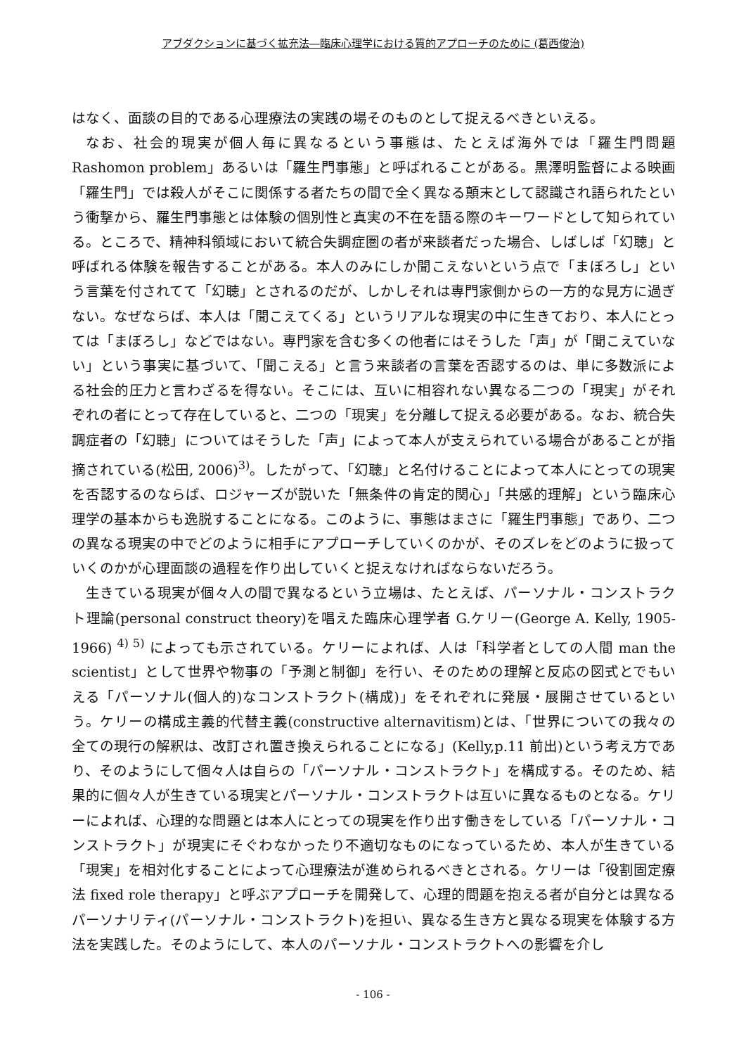アブダクションに基づく拡充法―臨床心理学における質的アプローチのために (葛西俊治)
はなく、面談の目的である心理療法の実践の場そのものとして捉えるべきといえる。
なお、社会的現実が個人毎に異なるという事態は、たとえば海外では「羅生門問題 Rashomon problem」あるいは「羅生門事態」と呼ばれることがある。黒澤明監督による映画「羅生門」では殺人がそこに関係する者たちの間で全く異なる顛末として認識され語られたという衝撃から、羅生門事態とは体験の個別性と真実の不在を語る際のキーワードとして知られている。ところで、精神科領域において統合失調症圏の者が来談者だった場合、しばしば「幻聴」と呼ばれる体験を報告することがある。本人のみにしか聞こえないという点で「まぼろし」という言葉を付されてて「幻聴」とされるのだが、しかしそれは専門家側からの一方的な見方に過ぎない。なぜならば、本人は「聞こえてくる」というリアルな現実の中に生きており、本人にとっては「まぼろし」などではない。専門家を含む多くの他者にはそうした「声」が「聞こえていない」という事実に基づいて、「聞こえる」と言う来談者の言葉を否認するのは、単に多数派による社会的圧力と言わざるを得ない。そこには、互いに相容れない異なる二つの「現実」がそれぞれの者にとって存在していると、二つの「現実」を分離して捉える必要がある。なお、統合失調症者の「幻聴」についてはそうした「声」によって本人が支えられている場合があることが指摘されている(松田, 2006)<sup>3)</sup>。したがって、「幻聴」と名付けることによって本人にとっての現実を否認するのならば、ロジャーズが説いた「無条件の肯定的関心」「共感的理解」という臨床心理学の基本からも逸脱することになる。このように、事態はまさに「羅生門事態」であり、二つの異なる現実の中でどのように相手にアプローチしていくのかが、そのズレをどのように扱っていくのかが心理面談の過程を作り出していくと捉えなければならないだろう。
生きている現実が個々人の間で異なるという立場は、たとえば、パーソナル・コンストラクト理論(personal construct theory)を唱えた臨床心理学者 G.ケリー(George A. Kelly, 1905-1966) <sup>4) 5)</sup> によっても示されている。ケリーによれば、人は「科学者としての人間 man the scientist」として世界や物事の「予測と制御」を行い、そのための理解と反応の図式とでもいえる「パーソナル(個人的)なコンストラクト(構成)」をそれぞれに発展・展開させているという。ケリーの構成主義的代替主義(constructive alternavitism)とは、「世界についての我々の全ての現行の解釈は、改訂され置き換えられることになる」(Kelly,p.11 前出)という考え方であり、そのようにして個々人は自らの「パーソナル・コンストラクト」を構成する。そのため、結果的に個々人が生きている現実とパーソナル・コンストラクトは互いに異なるものとなる。ケリーによれば、心理的な問題とは本人にとっての現実を作り出す働きをしている「パーソナル・コンストラクト」が現実にそぐわなかったり不適切なものになっているため、本人が生きている「現実」を相対化することによって心理療法が進められるべきとされる。ケリーは「役割固定療法 fixed role therapy」と呼ぶアプローチを開発して、心理的問題を抱える者が自分とは異なるパーソナリティ(パーソナル・コンストラクト)を担い、異なる生き方と異なる現実を体験する方法を実践した。そのようにして、本人のパーソナル・コンストラクトへの影響を介し
- 106 -